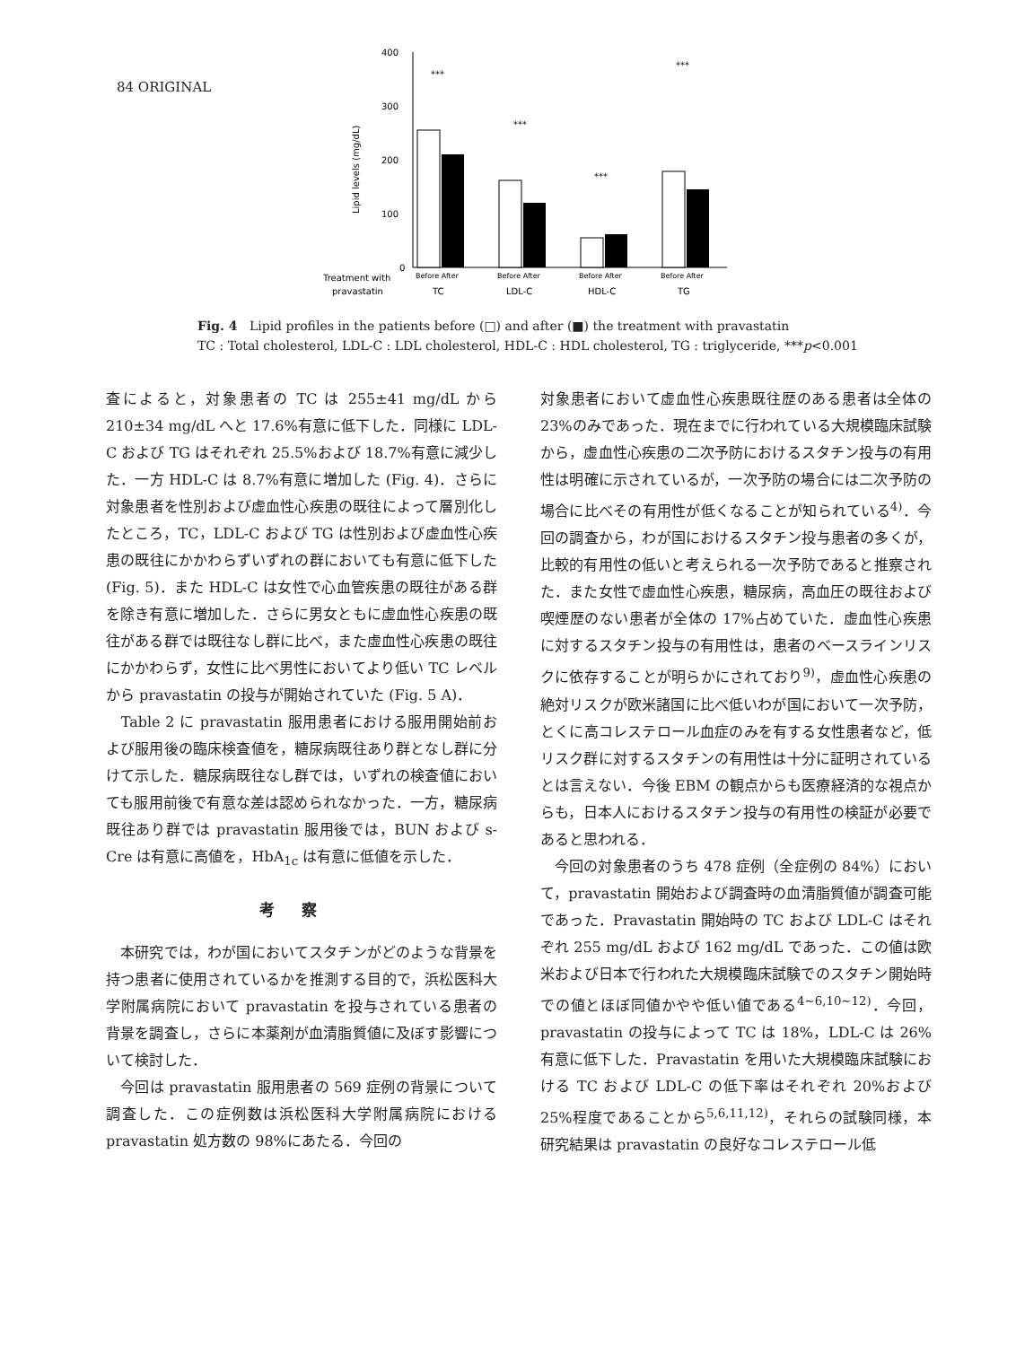84 ORIGINAL
400
300
200
100
0
Lipid levels (mg/dL)
***
***
***
***
Treatment with
pravastatin
Before After
Before After
Before After
Before After
TC
LDL-C
HDL-C
TG
Fig. 4 Lipid profiles in the patients before (□) and after (■) the treatment with pravastatin
TC : Total cholesterol, LDL-C : LDL cholesterol, HDL-C : HDL cholesterol, TG : triglyceride, ***p<0.001
査によると，対象患者の TC は 255±41 mg/dL から 210±34 mg/dL へと 17.6%有意に低下した．同様に LDL-C および TG はそれぞれ 25.5%および 18.7%有意に減少した．一方 HDL-C は 8.7%有意に増加した (Fig. 4)．さらに対象患者を性別および虚血性心疾患の既往によって層別化したところ，TC，LDL-C および TG は性別および虚血性心疾患の既往にかかわらずいずれの群においても有意に低下した (Fig. 5)．また HDL-C は女性で心血管疾患の既往がある群を除き有意に増加した．さらに男女ともに虚血性心疾患の既往がある群では既往なし群に比べ，また虚血性心疾患の既往にかかわらず，女性に比べ男性においてより低い TC レベルから pravastatin の投与が開始されていた (Fig. 5 A)．
　Table 2 に pravastatin 服用患者における服用開始前および服用後の臨床検査値を，糖尿病既往あり群となし群に分けて示した．糖尿病既往なし群では，いずれの検査値においても服用前後で有意な差は認められなかった．一方，糖尿病既往あり群では pravastatin 服用後では，BUN および s-Cre は有意に高値を，HbA<sub>1c</sub> は有意に低値を示した．
考察
　本研究では，わが国においてスタチンがどのような背景を持つ患者に使用されているかを推測する目的で，浜松医科大学附属病院において pravastatin を投与されている患者の背景を調査し，さらに本薬剤が血清脂質値に及ぼす影響について検討した．
　今回は pravastatin 服用患者の 569 症例の背景について調査した．この症例数は浜松医科大学附属病院における pravastatin 処方数の 98%にあたる．今回の
対象患者において虚血性心疾患既往歴のある患者は全体の 23%のみであった．現在までに行われている大規模臨床試験から，虚血性心疾患の二次予防におけるスタチン投与の有用性は明確に示されているが，一次予防の場合には二次予防の場合に比べその有用性が低くなることが知られている<sup>4)</sup>．今回の調査から，わが国におけるスタチン投与患者の多くが，比較的有用性の低いと考えられる一次予防であると推察された．また女性で虚血性心疾患，糖尿病，高血圧の既往および喫煙歴のない患者が全体の 17%占めていた．虚血性心疾患に対するスタチン投与の有用性は，患者のベースラインリスクに依存することが明らかにされており<sup>9)</sup>，虚血性心疾患の絶対リスクが欧米諸国に比べ低いわが国において一次予防，とくに高コレステロール血症のみを有する女性患者など，低リスク群に対するスタチンの有用性は十分に証明されているとは言えない．今後 EBM の観点からも医療経済的な視点からも，日本人におけるスタチン投与の有用性の検証が必要であると思われる．
　今回の対象患者のうち 478 症例（全症例の 84%）において，pravastatin 開始および調査時の血清脂質値が調査可能であった．Pravastatin 開始時の TC および LDL-C はそれぞれ 255 mg/dL および 162 mg/dL であった．この値は欧米および日本で行われた大規模臨床試験でのスタチン開始時での値とほぼ同値かやや低い値である<sup>4~6,10~12)</sup>．今回，pravastatin の投与によって TC は 18%，LDL-C は 26%有意に低下した．Pravastatin を用いた大規模臨床試験における TC および LDL-C の低下率はそれぞれ 20%および 25%程度であることから<sup>5,6,11,12)</sup>，それらの試験同様，本研究結果は pravastatin の良好なコレステロール低